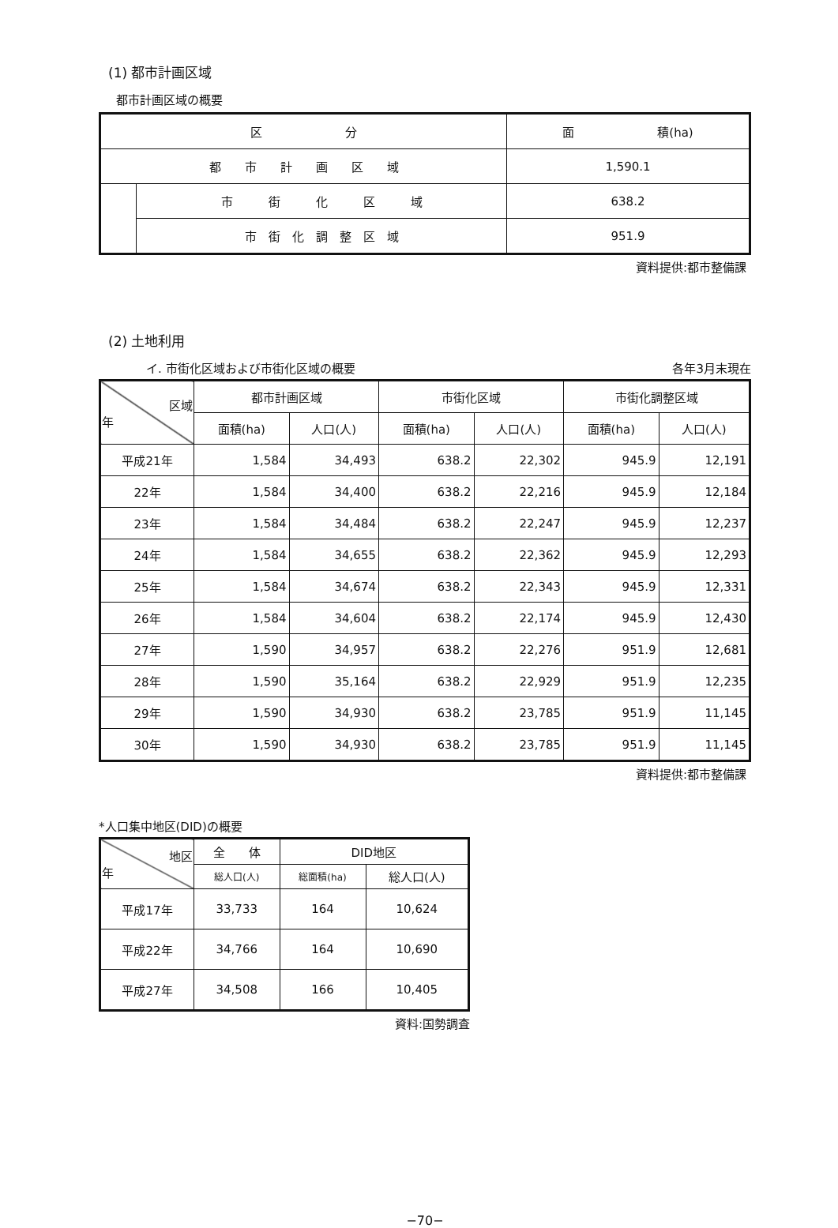(1) 都市計画区域
都市計画区域の概要
| 区 分 | | 面 積(ha) |
| 都 市 計 画 区 域 | | 1,590.1 |
| | 市 街 化 区 域 | 638.2 |
| | 市 街 化 調 整 区 域 | 951.9 |
資料提供:都市整備課
(2) 土地利用
イ. 市街化区域および市街化区域の概要 各年3月末現在
| 区域 年 | 都市計画区域 | | 市街化区域 | | 市街化調整区域 | |
| --- | --- | --- | --- | --- | --- | --- |
| | 面積(ha) | 人口(人) | 面積(ha) | 人口(人) | 面積(ha) | 人口(人) |
| 平成21年 | 1,584 | 34,493 | 638.2 | 22,302 | 945.9 | 12,191 |
| 22年 | 1,584 | 34,400 | 638.2 | 22,216 | 945.9 | 12,184 |
| 23年 | 1,584 | 34,484 | 638.2 | 22,247 | 945.9 | 12,237 |
| 24年 | 1,584 | 34,655 | 638.2 | 22,362 | 945.9 | 12,293 |
| 25年 | 1,584 | 34,674 | 638.2 | 22,343 | 945.9 | 12,331 |
| 26年 | 1,584 | 34,604 | 638.2 | 22,174 | 945.9 | 12,430 |
| 27年 | 1,590 | 34,957 | 638.2 | 22,276 | 951.9 | 12,681 |
| 28年 | 1,590 | 35,164 | 638.2 | 22,929 | 951.9 | 12,235 |
| 29年 | 1,590 | 34,930 | 638.2 | 23,785 | 951.9 | 11,145 |
| 30年 | 1,590 | 34,930 | 638.2 | 23,785 | 951.9 | 11,145 |
資料提供:都市整備課
*人口集中地区(DID)の概要
| 地区 年 | 全 体 | DID地区 | |
| --- | --- | --- | --- |
| | 総人口(人) | 総面積(ha) | 総人口(人) |
| 平成17年 | 33,733 | 164 | 10,624 |
| 平成22年 | 34,766 | 164 | 10,690 |
| 平成27年 | 34,508 | 166 | 10,405 |
資料:国勢調査
−70−